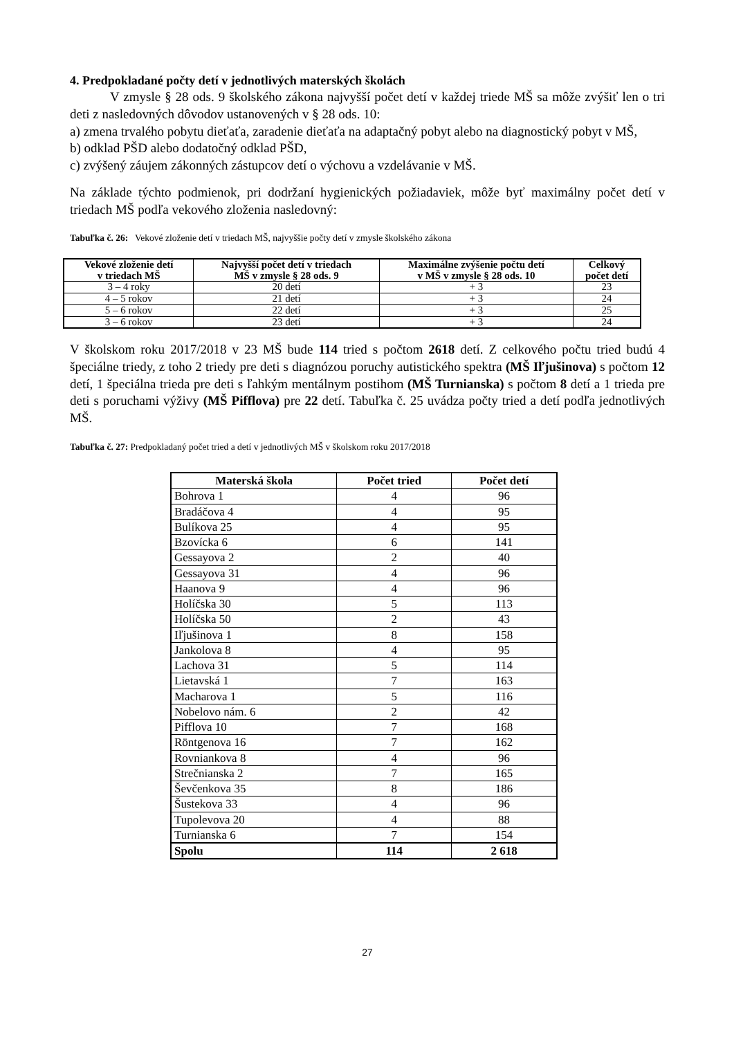4. Predpokladané počty detí v jednotlivých materských školách
V zmysle § 28 ods. 9 školského zákona najvyšší počet detí v každej triede MŠ sa môže zvýšiť len o tri deti z nasledovných dôvodov ustanovených v § 28 ods. 10:
a) zmena trvalého pobytu dieťaťa, zaradenie dieťaťa na adaptačný pobyt alebo na diagnostický pobyt v MŠ,
b) odklad PŠD alebo dodatočný odklad PŠD,
c) zvýšený záujem zákonných zástupcov detí o výchovu a vzdelávanie v MŠ.
Na základe týchto podmienok, pri dodržaní hygienických požiadaviek, môže byť maximálny počet detí v triedach MŠ podľa vekového zloženia nasledovný:
Tabuľka č. 26: Vekové zloženie detí v triedach MŠ, najvyššie počty detí v zmysle školského zákona
| Vekové zloženie detí v triedach MŠ | Najvyšší počet detí v triedach MŠ v zmysle § 28 ods. 9 | Maximálne zvýšenie počtu detí v MŠ v zmysle § 28 ods. 10 | Celkový počet detí |
| --- | --- | --- | --- |
| 3 – 4 roky | 20 detí | + 3 | 23 |
| 4 – 5 rokov | 21 detí | + 3 | 24 |
| 5 – 6 rokov | 22 detí | + 3 | 25 |
| 3 – 6 rokov | 23 detí | + 3 | 24 |
V školskom roku 2017/2018 v 23 MŠ bude 114 tried s počtom 2618 detí. Z celkového počtu tried budú 4 špeciálne triedy, z toho 2 triedy pre deti s diagnózou poruchy autistického spektra (MŠ Iľjušinova) s počtom 12 detí, 1 špeciálna trieda pre deti s ľahkým mentálnym postihom (MŠ Turnianska) s počtom 8 detí a 1 trieda pre deti s poruchami výživy (MŠ Pifflova) pre 22 detí. Tabuľka č. 25 uvádza počty tried a detí podľa jednotlivých MŠ.
Tabuľka č. 27: Predpokladaný počet tried a detí v jednotlivých MŠ v školskom roku 2017/2018
| Materská škola | Počet tried | Počet detí |
| --- | --- | --- |
| Bohrova 1 | 4 | 96 |
| Bradáčova 4 | 4 | 95 |
| Bulíkova 25 | 4 | 95 |
| Bzovícka 6 | 6 | 141 |
| Gessayova 2 | 2 | 40 |
| Gessayova 31 | 4 | 96 |
| Haanova 9 | 4 | 96 |
| Holíčska 30 | 5 | 113 |
| Holíčska 50 | 2 | 43 |
| Iľjušinova 1 | 8 | 158 |
| Jankolova 8 | 4 | 95 |
| Lachova 31 | 5 | 114 |
| Lietavská 1 | 7 | 163 |
| Macharova 1 | 5 | 116 |
| Nobelovo nám. 6 | 2 | 42 |
| Pifflova 10 | 7 | 168 |
| Röntgenova 16 | 7 | 162 |
| Rovniankova 8 | 4 | 96 |
| Strečnianska 2 | 7 | 165 |
| Ševčenkova 35 | 8 | 186 |
| Šustekova 33 | 4 | 96 |
| Tupolevova 20 | 4 | 88 |
| Turnianska 6 | 7 | 154 |
| Spolu | 114 | 2 618 |
27